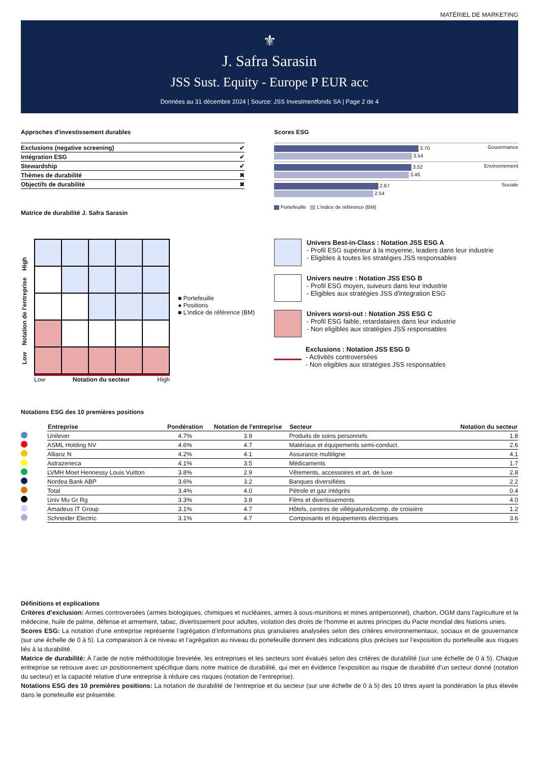MATÉRIEL DE MARKETING
⚜
J. Safra Sarasin
JSS Sust. Equity - Europe P EUR acc
Données au 31 décembre 2024 | Source: JSS Investmentfonds SA | Page 2 de 4
Approches d'investissement durables
| Exclusions (negative screening) | ✔ |
| Intégration ESG | ✔ |
| Stewardship | ✔ |
| Thèmes de durabilité | ✖ |
| Objectifs de durabilité | ✖ |
Matrice de durabilité J. Safra Sarasin
Scores ESG
Gouvernance
3.70
3.54
Environnement
3.52
3.46
Sociale
2.67
2.54
Portefeuille L'indice de référence (BM)
Low Notation de l'entreprise High
Low Notation du secteur High
■ Portefeuille
● Positions
■ L'indice de référence (BM)
Univers Best-in-Class : Notation JSS ESG A
- Profil ESG supérieur à la moyenne, leaders dans leur industrie
- Eligibles à toutes les stratégies JSS responsables
Univers neutre : Notation JSS ESG B
- Profil ESG moyen, suiveurs dans leur industrie
- Eligibles aux stratégies JSS d'integration ESG
Univers worst-out : Notation JSS ESG C
- Profil ESG faible, retardataires dans leur industrie
- Non eligibles aux stratégies JSS responsables
Exclusions : Notation JSS ESG D
- Activités controversées
- Non eligibles aux stratégies JSS responsables
Notations ESG des 10 premières positions
| | Entreprise | Pondération | Notation de l'entreprise | Secteur | Notation du secteur |
| --- | --- | --- | --- | --- | --- |
| | Unilever | 4.7% | 3.9 | Produits de soins personnels | 1.8 |
| | ASML Holding NV | 4.6% | 4.7 | Matériaux et équipements semi-conduct. | 2.6 |
| | Allianz N | 4.2% | 4.1 | Assurance multiligne | 4.1 |
| | Astrazeneca | 4.1% | 3.5 | Médicaments | 1.7 |
| | LVMH Moet Hennessy Louis Vuitton | 3.8% | 2.9 | Vêtements, accessoires et art. de luxe | 2.8 |
| | Nordea Bank ABP | 3.6% | 3.2 | Banques diversifiées | 2.2 |
| | Total | 3.4% | 4.0 | Pétrole et gaz intégrés | 0.4 |
| | Univ Mu Gr Rg | 3.3% | 3.8 | Films et divertissements | 4.0 |
| | Amadeus IT Group | 3.1% | 4.7 | Hôtels, centres de villégiature&comp. de croisière | 1.2 |
| | Schneider Electric | 3.1% | 4.7 | Composants et équipements électriques | 3.6 |
Définitions et explications
Critères d’exclusion: Armes controversées (armes biologiques, chimiques et nucléaires, armes à sous-munitions et mines antipersonnel), charbon, OGM dans l'agriculture et la médecine, huile de palme, défense et armement, tabac, divertissement pour adultes, violation des droits de l'homme et autres principes du Pacte mondial des Nations unies.
Scores ESG: La notation d’une entreprise représente l’agrégation d’informations plus granulaires analysées selon des critères environnementaux, sociaux et de gouvernance (sur une échelle de 0 à 5). La comparaison à ce niveau et l’agrégation au niveau du portefeuille donnent des indications plus précises sur l’exposition du portefeuille aux risques liés à la durabilité.
Matrice de durabilité: À l’aide de notre méthodologie brevetée, les entreprises et les secteurs sont évalués selon des critères de durabilité (sur une échelle de 0 à 5). Chaque entreprise se retrouve avec un positionnement spécifique dans notre matrice de durabilité, qui met en évidence l’exposition au risque de durabilité d’un secteur donné (notation du secteur) et la capacité relative d’une entreprise à réduire ces risques (notation de l’entreprise).
Notations ESG des 10 premières positions: La notation de durabilité de l’entreprise et du secteur (sur une échelle de 0 à 5) des 10 titres ayant la pondération la plus élevée dans le portefeuille est présentée.